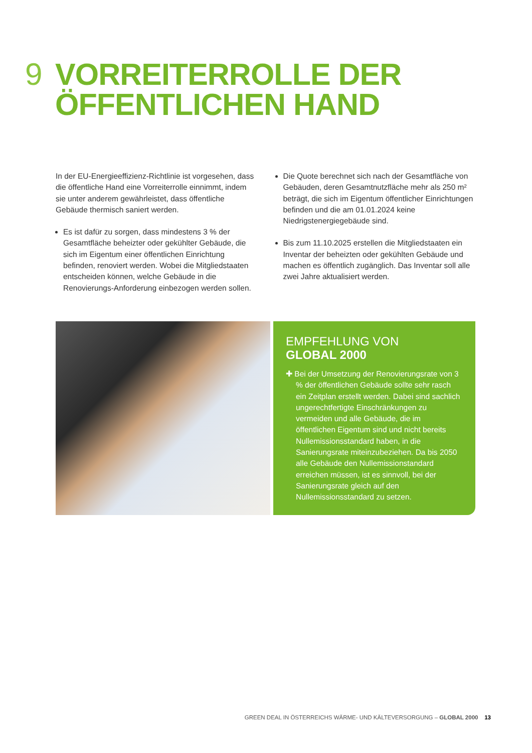9 VORREITERROLLE DER
ÖFFENTLICHEN HAND
In der EU-Energieeffizienz-Richtlinie ist vorgesehen, dass die öffentliche Hand eine Vorreiterrolle einnimmt, indem sie unter anderem gewährleistet, dass öffentliche Gebäude thermisch saniert werden.
Es ist dafür zu sorgen, dass mindestens 3 % der Gesamtfläche beheizter oder gekühlter Gebäude, die sich im Eigentum einer öffentlichen Einrichtung befinden, renoviert werden. Wobei die Mitgliedstaaten entscheiden können, welche Gebäude in die Renovierungs-Anforderung einbezogen werden sollen.
Die Quote berechnet sich nach der Gesamtfläche von Gebäuden, deren Gesamtnutzfläche mehr als 250 m² beträgt, die sich im Eigentum öffentlicher Einrichtungen befinden und die am 01.01.2024 keine Niedrigstenergiegebäude sind.
Bis zum 11.10.2025 erstellen die Mitgliedstaaten ein Inventar der beheizten oder gekühlten Gebäude und machen es öffentlich zugänglich. Das Inventar soll alle zwei Jahre aktualisiert werden.
EMPFEHLUNG VON
GLOBAL 2000
✚ Bei der Umsetzung der Renovierungsrate von 3 % der öffentlichen Gebäude sollte sehr rasch ein Zeitplan erstellt werden. Dabei sind sachlich ungerechtfertigte Einschränkungen zu vermeiden und alle Gebäude, die im öffentlichen Eigentum sind und nicht bereits Nullemissionsstandard haben, in die Sanierungsrate miteinzubeziehen. Da bis 2050 alle Gebäude den Nullemissionstandard erreichen müssen, ist es sinnvoll, bei der Sanierungsrate gleich auf den Nullemissionsstandard zu setzen.
GREEN DEAL IN ÖSTERREICHS WÄRME- UND KÄLTEVERSORGUNG – GLOBAL 2000 13